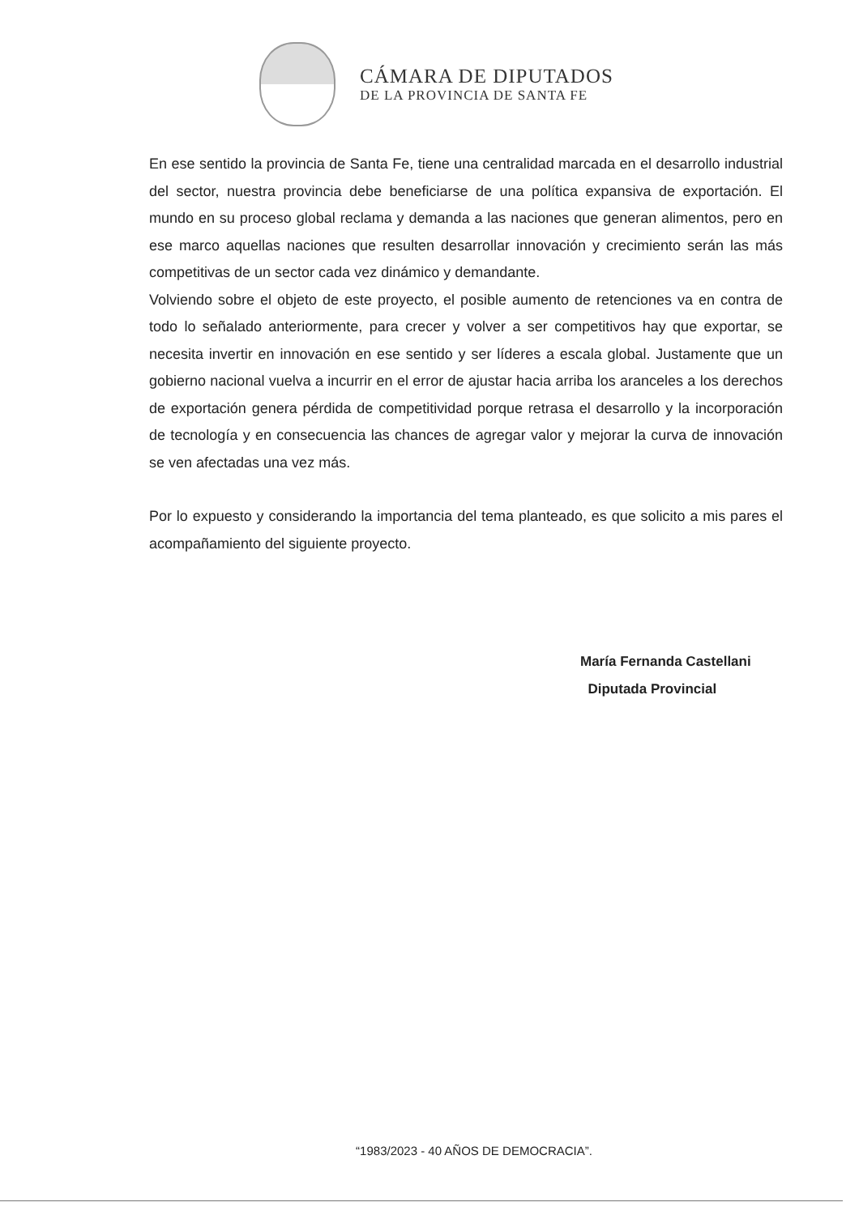CÁMARA DE DIPUTADOS
DE LA PROVINCIA DE SANTA FE
En ese sentido la provincia de Santa Fe, tiene una centralidad marcada en el desarrollo industrial del sector, nuestra provincia debe beneficiarse de una política expansiva de exportación. El mundo en su proceso global reclama y demanda a las naciones que generan alimentos, pero en ese marco aquellas naciones que resulten desarrollar innovación y crecimiento serán las más competitivas de un sector cada vez dinámico y demandante.
Volviendo sobre el objeto de este proyecto, el posible aumento de retenciones va en contra de todo lo señalado anteriormente, para crecer y volver a ser competitivos hay que exportar, se necesita invertir en innovación en ese sentido y ser líderes a escala global. Justamente que un gobierno nacional vuelva a incurrir en el error de ajustar hacia arriba los aranceles a los derechos de exportación genera pérdida de competitividad porque retrasa el desarrollo y la incorporación de tecnología y en consecuencia las chances de agregar valor y mejorar la curva de innovación se ven afectadas una vez más.
Por lo expuesto y considerando la importancia del tema planteado, es que solicito a mis pares el acompañamiento del siguiente proyecto.
María Fernanda Castellani
Diputada Provincial
“1983/2023 - 40 AÑOS DE DEMOCRACIA”.